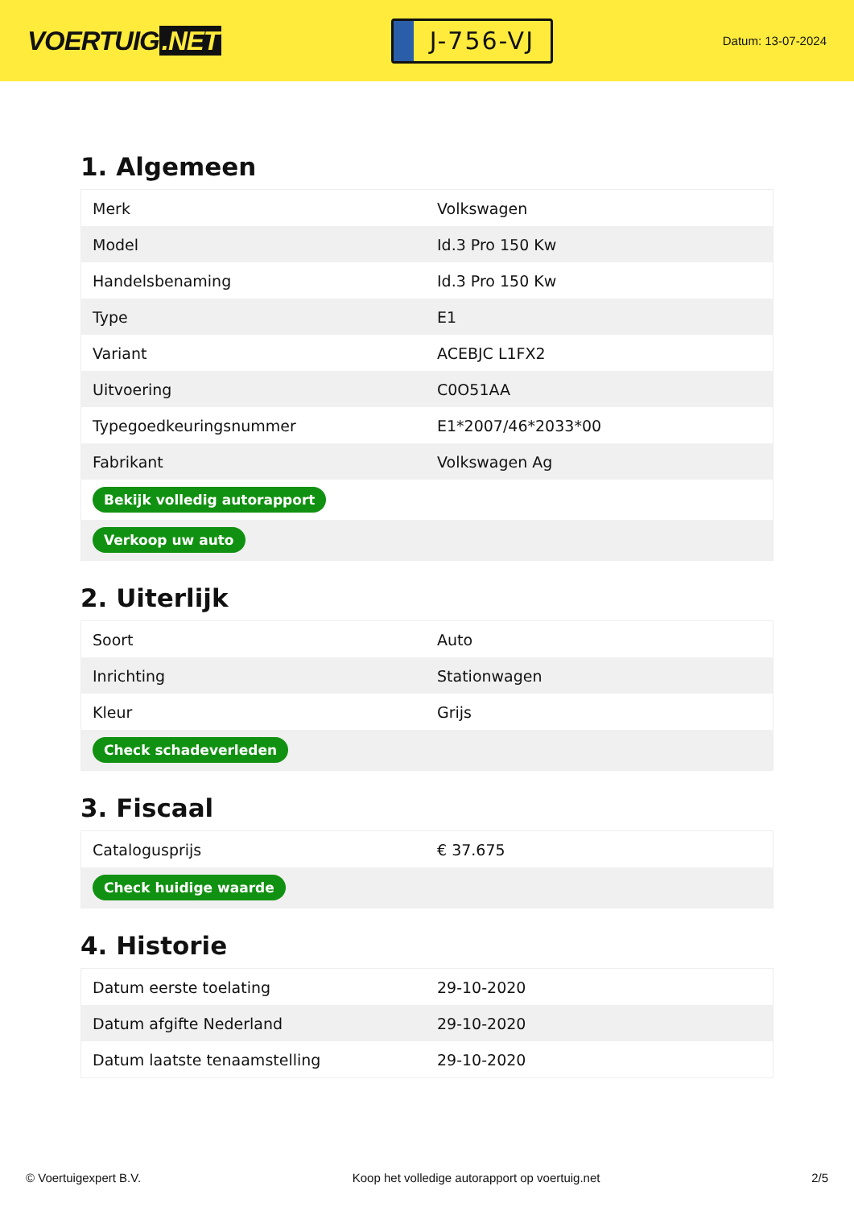VOERTUIG.NET
J-756-VJ
Datum: 13-07-2024
1. Algemeen
| Merk | Volkswagen |
| Model | Id.3 Pro 150 Kw |
| Handelsbenaming | Id.3 Pro 150 Kw |
| Type | E1 |
| Variant | ACEBJC L1FX2 |
| Uitvoering | C0O51AA |
| Typegoedkeuringsnummer | E1*2007/46*2033*00 |
| Fabrikant | Volkswagen Ag |
| Bekijk volledig autorapport | |
| Verkoop uw auto | |
2. Uiterlijk
| Soort | Auto |
| Inrichting | Stationwagen |
| Kleur | Grijs |
| Check schadeverleden | |
3. Fiscaal
| Catalogusprijs | € 37.675 |
| Check huidige waarde | |
4. Historie
| Datum eerste toelating | 29-10-2020 |
| Datum afgifte Nederland | 29-10-2020 |
| Datum laatste tenaamstelling | 29-10-2020 |
© Voertuigexpert B.V. Koop het volledige autorapport op voertuig.net 2/5